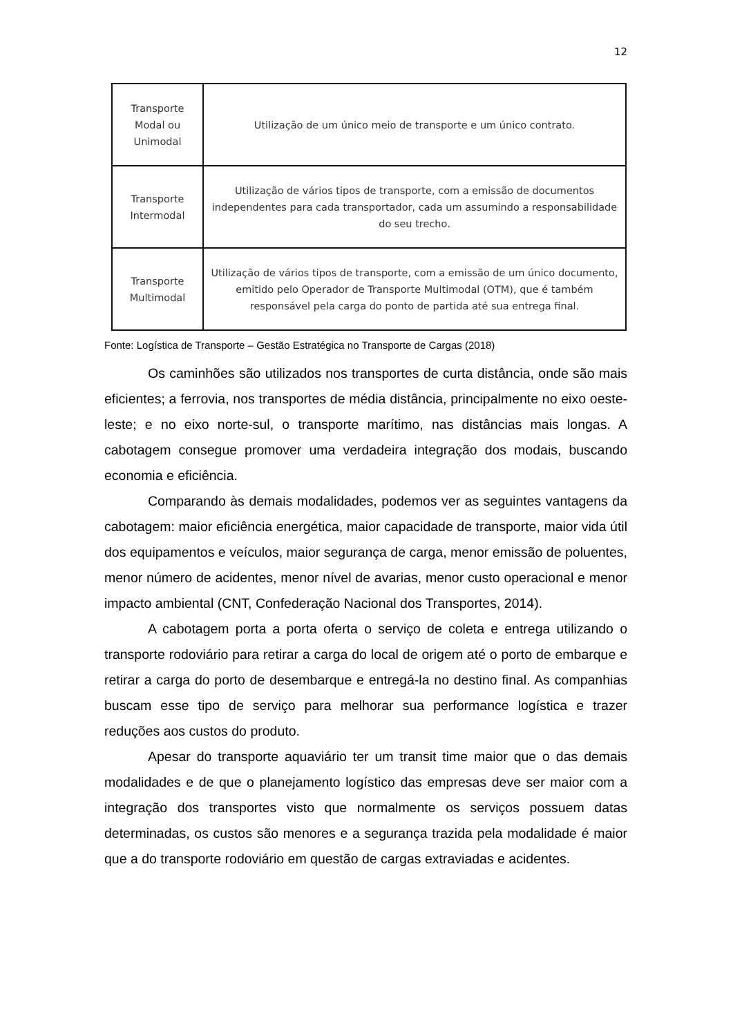12
| Transporte Modal ou Unimodal | Utilização de um único meio de transporte e um único contrato. |
| Transporte Intermodal | Utilização de vários tipos de transporte, com a emissão de documentos independentes para cada transportador, cada um assumindo a responsabilidade do seu trecho. |
| Transporte Multimodal | Utilização de vários tipos de transporte, com a emissão de um único documento, emitido pelo Operador de Transporte Multimodal (OTM), que é também responsável pela carga do ponto de partida até sua entrega final. |
Fonte: Logística de Transporte – Gestão Estratégica no Transporte de Cargas (2018)
Os caminhões são utilizados nos transportes de curta distância, onde são mais eficientes; a ferrovia, nos transportes de média distância, principalmente no eixo oeste-leste; e no eixo norte-sul, o transporte marítimo, nas distâncias mais longas. A cabotagem consegue promover uma verdadeira integração dos modais, buscando economia e eficiência.
Comparando às demais modalidades, podemos ver as seguintes vantagens da cabotagem: maior eficiência energética, maior capacidade de transporte, maior vida útil dos equipamentos e veículos, maior segurança de carga, menor emissão de poluentes, menor número de acidentes, menor nível de avarias, menor custo operacional e menor impacto ambiental (CNT, Confederação Nacional dos Transportes, 2014).
A cabotagem porta a porta oferta o serviço de coleta e entrega utilizando o transporte rodoviário para retirar a carga do local de origem até o porto de embarque e retirar a carga do porto de desembarque e entregá-la no destino final. As companhias buscam esse tipo de serviço para melhorar sua performance logística e trazer reduções aos custos do produto.
Apesar do transporte aquaviário ter um transit time maior que o das demais modalidades e de que o planejamento logístico das empresas deve ser maior com a integração dos transportes visto que normalmente os serviços possuem datas determinadas, os custos são menores e a segurança trazida pela modalidade é maior que a do transporte rodoviário em questão de cargas extraviadas e acidentes.